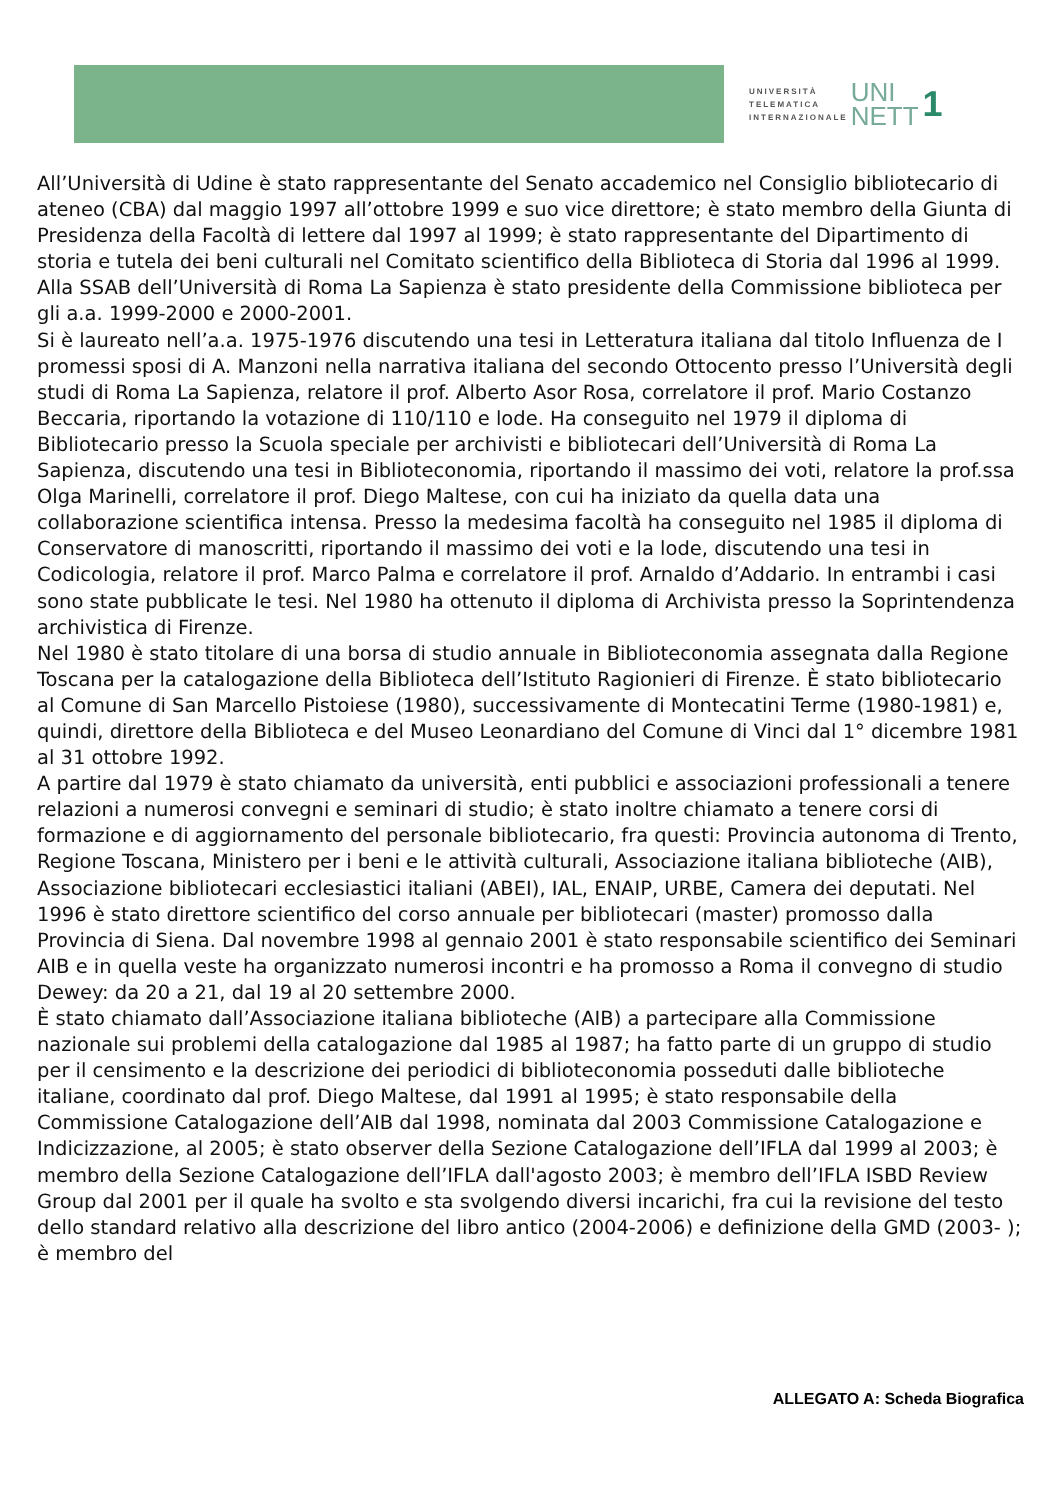UNIVERSITÀ
TELEMATICA
INTERNAZIONALE
UNI
NETT
1
All’Università di Udine è stato rappresentante del Senato accademico nel Consiglio bibliotecario di ateneo (CBA) dal maggio 1997 all’ottobre 1999 e suo vice direttore; è stato membro della Giunta di Presidenza della Facoltà di lettere dal 1997 al 1999; è stato rappresentante del Dipartimento di storia e tutela dei beni culturali nel Comitato scientifico della Biblioteca di Storia dal 1996 al 1999. Alla SSAB dell’Università di Roma La Sapienza è stato presidente della Commissione biblioteca per gli a.a. 1999-2000 e 2000-2001.
Si è laureato nell’a.a. 1975-1976 discutendo una tesi in Letteratura italiana dal titolo Influenza de I promessi sposi di A. Manzoni nella narrativa italiana del secondo Ottocento presso l’Università degli studi di Roma La Sapienza, relatore il prof. Alberto Asor Rosa, correlatore il prof. Mario Costanzo Beccaria, riportando la votazione di 110/110 e lode. Ha conseguito nel 1979 il diploma di Bibliotecario presso la Scuola speciale per archivisti e bibliotecari dell’Università di Roma La Sapienza, discutendo una tesi in Biblioteconomia, riportando il massimo dei voti, relatore la prof.ssa Olga Marinelli, correlatore il prof. Diego Maltese, con cui ha iniziato da quella data una collaborazione scientifica intensa. Presso la medesima facoltà ha conseguito nel 1985 il diploma di Conservatore di manoscritti, riportando il massimo dei voti e la lode, discutendo una tesi in Codicologia, relatore il prof. Marco Palma e correlatore il prof. Arnaldo d’Addario. In entrambi i casi sono state pubblicate le tesi. Nel 1980 ha ottenuto il diploma di Archivista presso la Soprintendenza archivistica di Firenze.
Nel 1980 è stato titolare di una borsa di studio annuale in Biblioteconomia assegnata dalla Regione Toscana per la catalogazione della Biblioteca dell’Istituto Ragionieri di Firenze. È stato bibliotecario al Comune di San Marcello Pistoiese (1980), successivamente di Montecatini Terme (1980-1981) e, quindi, direttore della Biblioteca e del Museo Leonardiano del Comune di Vinci dal 1° dicembre 1981 al 31 ottobre 1992.
A partire dal 1979 è stato chiamato da università, enti pubblici e associazioni professionali a tenere relazioni a numerosi convegni e seminari di studio; è stato inoltre chiamato a tenere corsi di formazione e di aggiornamento del personale bibliotecario, fra questi: Provincia autonoma di Trento, Regione Toscana, Ministero per i beni e le attività culturali, Associazione italiana biblioteche (AIB), Associazione bibliotecari ecclesiastici italiani (ABEI), IAL, ENAIP, URBE, Camera dei deputati. Nel 1996 è stato direttore scientifico del corso annuale per bibliotecari (master) promosso dalla Provincia di Siena. Dal novembre 1998 al gennaio 2001 è stato responsabile scientifico dei Seminari AIB e in quella veste ha organizzato numerosi incontri e ha promosso a Roma il convegno di studio Dewey: da 20 a 21, dal 19 al 20 settembre 2000.
È stato chiamato dall’Associazione italiana biblioteche (AIB) a partecipare alla Commissione nazionale sui problemi della catalogazione dal 1985 al 1987; ha fatto parte di un gruppo di studio per il censimento e la descrizione dei periodici di biblioteconomia posseduti dalle biblioteche italiane, coordinato dal prof. Diego Maltese, dal 1991 al 1995; è stato responsabile della Commissione Catalogazione dell’AIB dal 1998, nominata dal 2003 Commissione Catalogazione e Indicizzazione, al 2005; è stato observer della Sezione Catalogazione dell’IFLA dal 1999 al 2003; è membro della Sezione Catalogazione dell’IFLA dall'agosto 2003; è membro dell’IFLA ISBD Review Group dal 2001 per il quale ha svolto e sta svolgendo diversi incarichi, fra cui la revisione del testo dello standard relativo alla descrizione del libro antico (2004-2006) e definizione della GMD (2003- ); è membro del
ALLEGATO A: Scheda Biografica